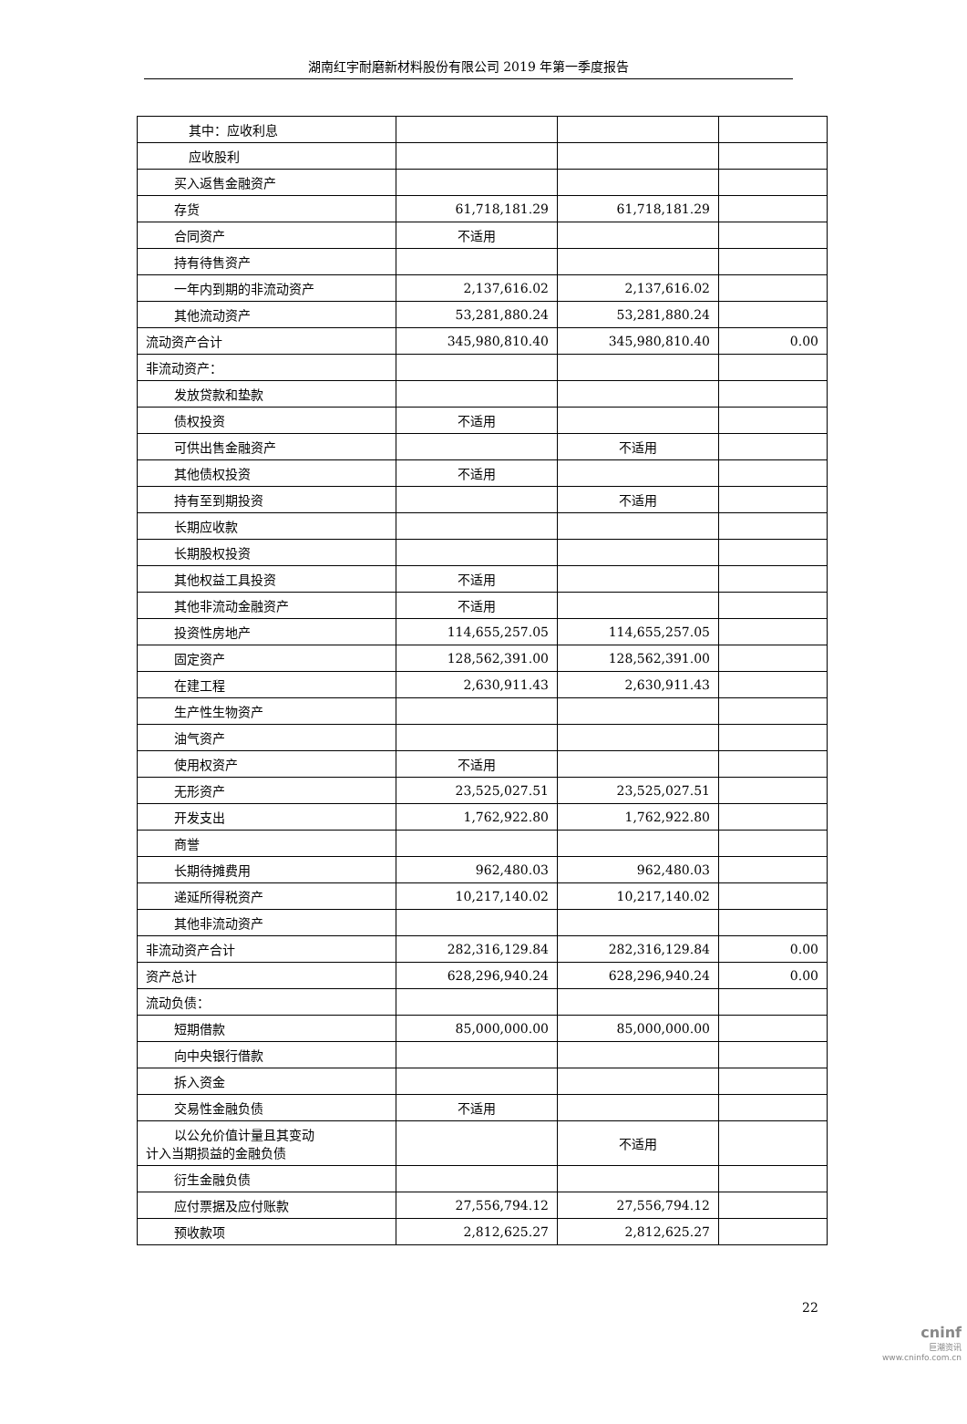湖南红宇耐磨新材料股份有限公司 2019 年第一季度报告
| 其中：应收利息 | | | |
| 应收股利 | | | |
| 买入返售金融资产 | | | |
| 存货 | 61,718,181.29 | 61,718,181.29 | |
| 合同资产 | 不适用 | | |
| 持有待售资产 | | | |
| 一年内到期的非流动资产 | 2,137,616.02 | 2,137,616.02 | |
| 其他流动资产 | 53,281,880.24 | 53,281,880.24 | |
| 流动资产合计 | 345,980,810.40 | 345,980,810.40 | 0.00 |
| 非流动资产： | | | |
| 发放贷款和垫款 | | | |
| 债权投资 | 不适用 | | |
| 可供出售金融资产 | | 不适用 | |
| 其他债权投资 | 不适用 | | |
| 持有至到期投资 | | 不适用 | |
| 长期应收款 | | | |
| 长期股权投资 | | | |
| 其他权益工具投资 | 不适用 | | |
| 其他非流动金融资产 | 不适用 | | |
| 投资性房地产 | 114,655,257.05 | 114,655,257.05 | |
| 固定资产 | 128,562,391.00 | 128,562,391.00 | |
| 在建工程 | 2,630,911.43 | 2,630,911.43 | |
| 生产性生物资产 | | | |
| 油气资产 | | | |
| 使用权资产 | 不适用 | | |
| 无形资产 | 23,525,027.51 | 23,525,027.51 | |
| 开发支出 | 1,762,922.80 | 1,762,922.80 | |
| 商誉 | | | |
| 长期待摊费用 | 962,480.03 | 962,480.03 | |
| 递延所得税资产 | 10,217,140.02 | 10,217,140.02 | |
| 其他非流动资产 | | | |
| 非流动资产合计 | 282,316,129.84 | 282,316,129.84 | 0.00 |
| 资产总计 | 628,296,940.24 | 628,296,940.24 | 0.00 |
| 流动负债： | | | |
| 短期借款 | 85,000,000.00 | 85,000,000.00 | |
| 向中央银行借款 | | | |
| 拆入资金 | | | |
| 交易性金融负债 | 不适用 | | |
| 以公允价值计量且其变动 计入当期损益的金融负债 | | 不适用 | |
| 衍生金融负债 | | | |
| 应付票据及应付账款 | 27,556,794.12 | 27,556,794.12 | |
| 预收款项 | 2,812,625.27 | 2,812,625.27 | |
22
cninf
巨潮资讯
www.cninfo.com.cn